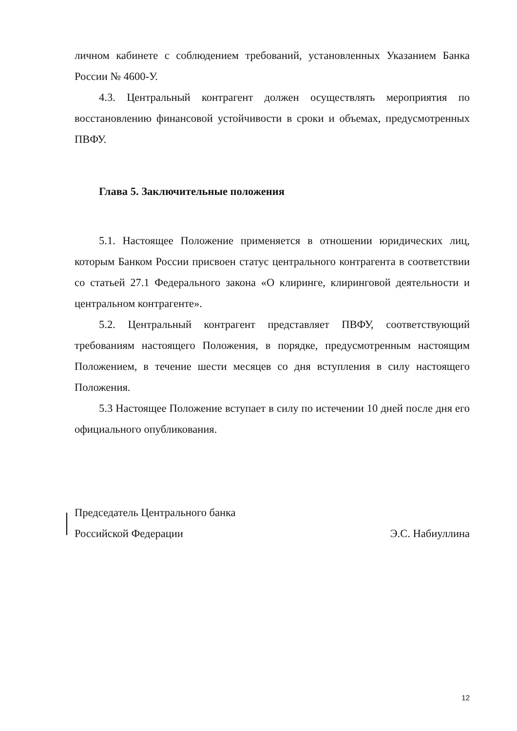личном кабинете с соблюдением требований, установленных Указанием Банка России № 4600-У.
4.3. Центральный контрагент должен осуществлять мероприятия по восстановлению финансовой устойчивости в сроки и объемах, предусмотренных ПВФУ.
Глава 5. Заключительные положения
5.1. Настоящее Положение применяется в отношении юридических лиц, которым Банком России присвоен статус центрального контрагента в соответствии со статьей 27.1 Федерального закона «О клиринге, клиринговой деятельности и центральном контрагенте».
5.2. Центральный контрагент представляет ПВФУ, соответствующий требованиям настоящего Положения, в порядке, предусмотренным настоящим Положением, в течение шести месяцев со дня вступления в силу настоящего Положения.
5.3 Настоящее Положение вступает в силу по истечении 10 дней после дня его официального опубликования.
Председатель Центрального банка
Российской Федерации Э.С. Набиуллина
12